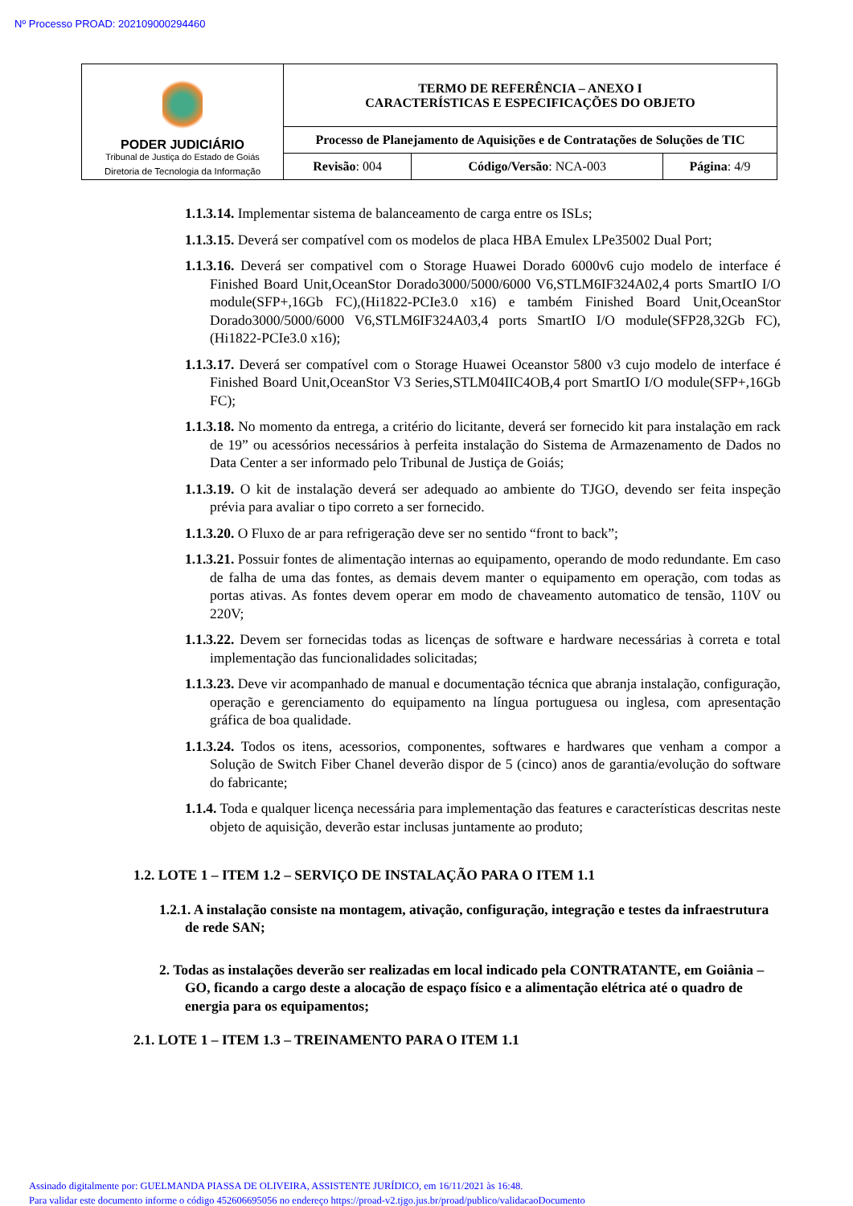Nº Processo PROAD: 202109000294460
| PODER JUDICIÁRIO Tribunal de Justiça do Estado de Goiás Diretoria de Tecnologia da Informação | TERMO DE REFERÊNCIA – ANEXO I CARACTERÍSTICAS E ESPECIFICAÇÕES DO OBJETO | | |
| | Processo de Planejamento de Aquisições e de Contratações de Soluções de TIC | | |
| | Revisão : 004 | Código/Versão : NCA-003 | Página : 4/9 |
1.1.3.14. Implementar sistema de balanceamento de carga entre os ISLs;
1.1.3.15. Deverá ser compatível com os modelos de placa HBA Emulex LPe35002 Dual Port;
1.1.3.16. Deverá ser compativel com o Storage Huawei Dorado 6000v6 cujo modelo de interface é Finished Board Unit,OceanStor Dorado3000/5000/6000 V6,STLM6IF324A02,4 ports SmartIO I/O module(SFP+,16Gb FC),(Hi1822-PCIe3.0 x16) e também Finished Board Unit,OceanStor Dorado3000/5000/6000 V6,STLM6IF324A03,4 ports SmartIO I/O module(SFP28,32Gb FC),(Hi1822-PCIe3.0 x16);
1.1.3.17. Deverá ser compatível com o Storage Huawei Oceanstor 5800 v3 cujo modelo de interface é Finished Board Unit,OceanStor V3 Series,STLM04IIC4OB,4 port SmartIO I/O module(SFP+,16Gb FC);
1.1.3.18. No momento da entrega, a critério do licitante, deverá ser fornecido kit para instalação em rack de 19” ou acessórios necessários à perfeita instalação do Sistema de Armazenamento de Dados no Data Center a ser informado pelo Tribunal de Justiça de Goiás;
1.1.3.19. O kit de instalação deverá ser adequado ao ambiente do TJGO, devendo ser feita inspeção prévia para avaliar o tipo correto a ser fornecido.
1.1.3.20. O Fluxo de ar para refrigeração deve ser no sentido “front to back”;
1.1.3.21. Possuir fontes de alimentação internas ao equipamento, operando de modo redundante. Em caso de falha de uma das fontes, as demais devem manter o equipamento em operação, com todas as portas ativas. As fontes devem operar em modo de chaveamento automatico de tensão, 110V ou 220V;
1.1.3.22. Devem ser fornecidas todas as licenças de software e hardware necessárias à correta e total implementação das funcionalidades solicitadas;
1.1.3.23. Deve vir acompanhado de manual e documentação técnica que abranja instalação, configuração, operação e gerenciamento do equipamento na língua portuguesa ou inglesa, com apresentação gráfica de boa qualidade.
1.1.3.24. Todos os itens, acessorios, componentes, softwares e hardwares que venham a compor a Solução de Switch Fiber Chanel deverão dispor de 5 (cinco) anos de garantia/evolução do software do fabricante;
1.1.4. Toda e qualquer licença necessária para implementação das features e características descritas neste objeto de aquisição, deverão estar inclusas juntamente ao produto;
1.2. LOTE 1 – ITEM 1.2 – SERVIÇO DE INSTALAÇÃO PARA O ITEM 1.1
1.2.1. A instalação consiste na montagem, ativação, configuração, integração e testes da infraestrutura de rede SAN;
2. Todas as instalações deverão ser realizadas em local indicado pela CONTRATANTE, em Goiânia – GO, ficando a cargo deste a alocação de espaço físico e a alimentação elétrica até o quadro de energia para os equipamentos;
2.1. LOTE 1 – ITEM 1.3 – TREINAMENTO PARA O ITEM 1.1
Assinado digitalmente por: GUELMANDA PIASSA DE OLIVEIRA, ASSISTENTE JURÍDICO, em 16/11/2021 às 16:48.
Para validar este documento informe o código 452606695056 no endereço https://proad-v2.tjgo.jus.br/proad/publico/validacaoDocumento